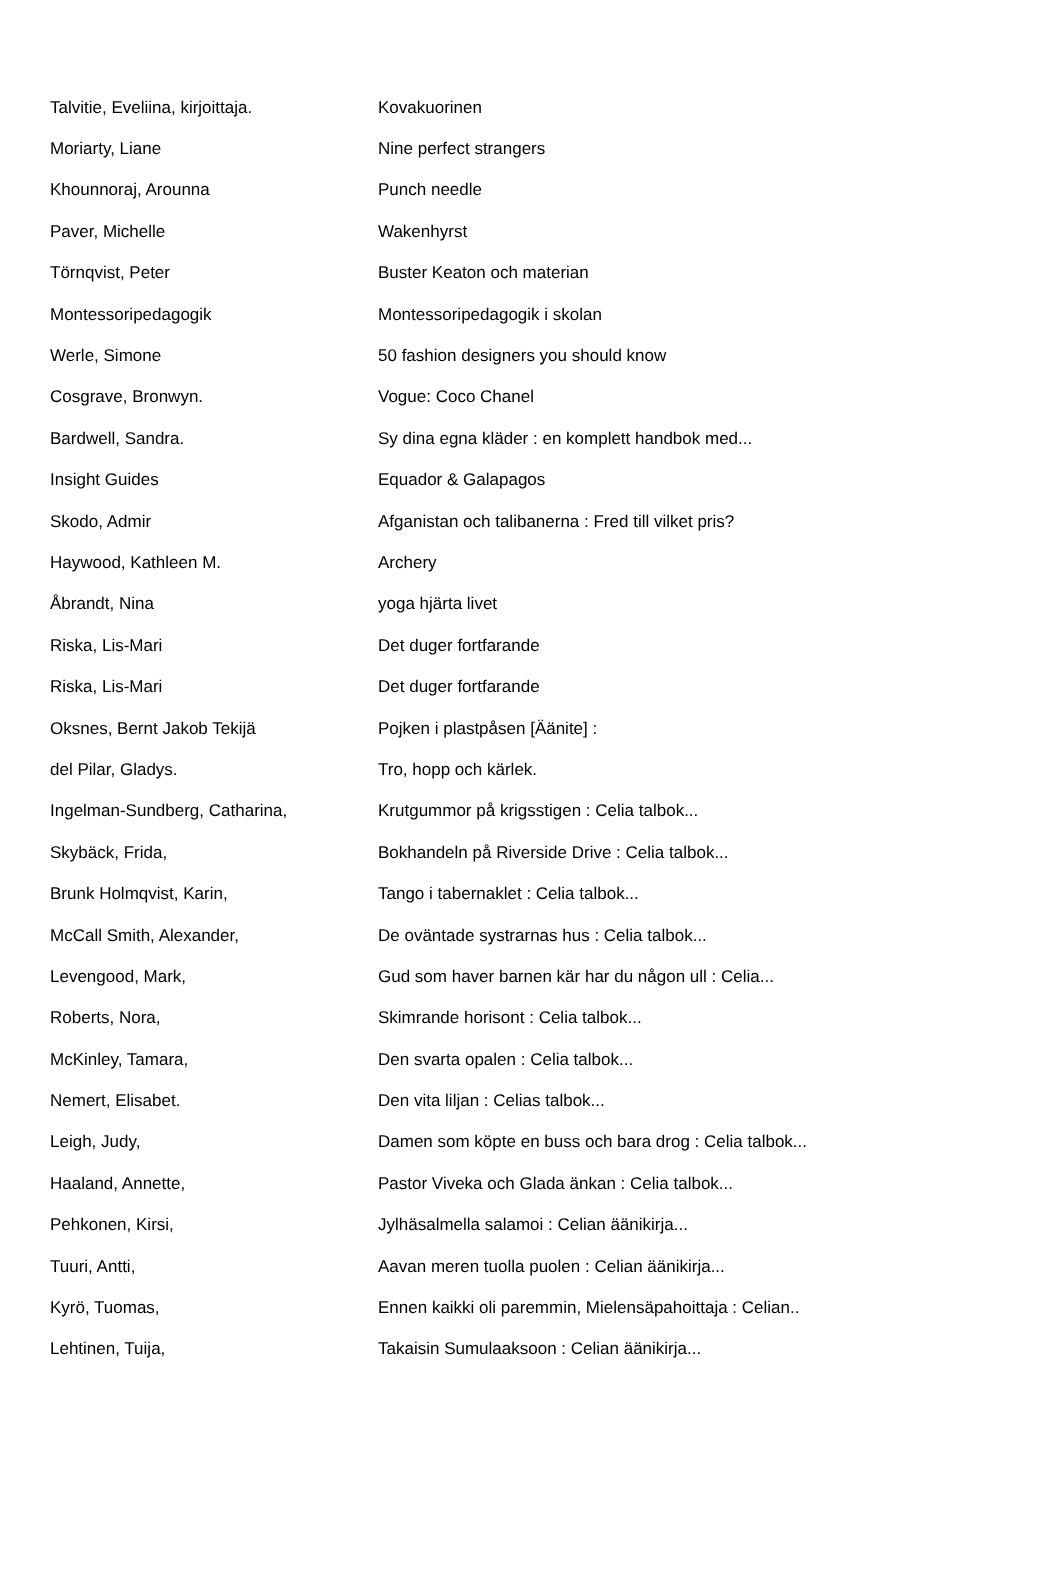| Talvitie, Eveliina, kirjoittaja. | Kovakuorinen |
| Moriarty, Liane | Nine perfect strangers |
| Khounnoraj, Arounna | Punch needle |
| Paver, Michelle | Wakenhyrst |
| Törnqvist, Peter | Buster Keaton och materian |
| Montessoripedagogik | Montessoripedagogik i skolan |
| Werle, Simone | 50 fashion designers you should know |
| Cosgrave, Bronwyn. | Vogue: Coco Chanel |
| Bardwell, Sandra. | Sy dina egna kläder : en komplett handbok med... |
| Insight Guides | Equador & Galapagos |
| Skodo, Admir | Afganistan och talibanerna : Fred till vilket pris? |
| Haywood, Kathleen M. | Archery |
| Åbrandt, Nina | yoga hjärta livet |
| Riska, Lis-Mari | Det duger fortfarande |
| Riska, Lis-Mari | Det duger fortfarande |
| Oksnes, Bernt Jakob Tekijä | Pojken i plastpåsen [Äänite] : |
| del Pilar, Gladys. | Tro, hopp och kärlek. |
| Ingelman-Sundberg, Catharina, | Krutgummor på krigsstigen : Celia talbok... |
| Skybäck, Frida, | Bokhandeln på Riverside Drive : Celia talbok... |
| Brunk Holmqvist, Karin, | Tango i tabernaklet : Celia talbok... |
| McCall Smith, Alexander, | De oväntade systrarnas hus : Celia talbok... |
| Levengood, Mark, | Gud som haver barnen kär har du någon ull : Celia... |
| Roberts, Nora, | Skimrande horisont : Celia talbok... |
| McKinley, Tamara, | Den svarta opalen : Celia talbok... |
| Nemert, Elisabet. | Den vita liljan : Celias talbok... |
| Leigh, Judy, | Damen som köpte en buss och bara drog : Celia talbok... |
| Haaland, Annette, | Pastor Viveka och Glada änkan : Celia talbok... |
| Pehkonen, Kirsi, | Jylhäsalmella salamoi : Celian äänikirja... |
| Tuuri, Antti, | Aavan meren tuolla puolen : Celian äänikirja... |
| Kyrö, Tuomas, | Ennen kaikki oli paremmin, Mielensäpahoittaja : Celian.. |
| Lehtinen, Tuija, | Takaisin Sumulaaksoon : Celian äänikirja... |